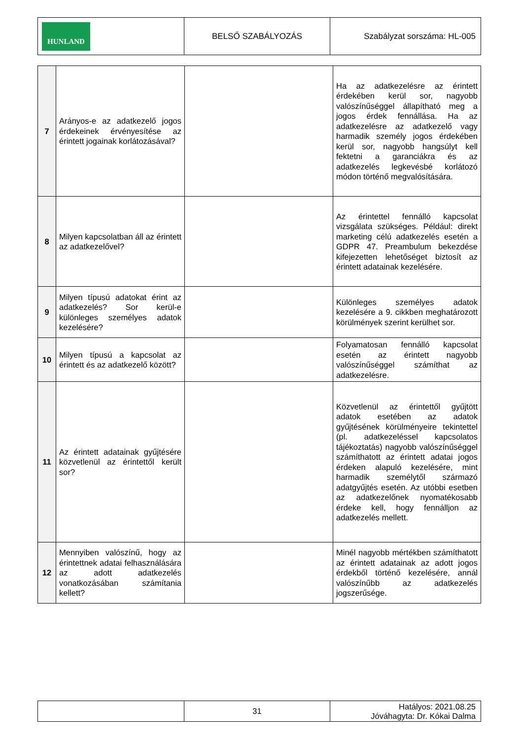| HUNLAND | BELSŐ SZABÁLYOZÁS | Szabályzat sorszáma: HL-005 |
| 7 | Arányos-e az adatkezelő jogos érdekeinek érvényesítése az érintett jogainak korlátozásával? | | Ha az adatkezelésre az érintett érdekében kerül sor, nagyobb valószínűséggel állapítható meg a jogos érdek fennállása. Ha az adatkezelésre az adatkezelő vagy harmadik személy jogos érdekében kerül sor, nagyobb hangsúlyt kell fektetni a garanciákra és az adatkezelés legkevésbé korlátozó módon történő megvalósítására. |
| 8 | Milyen kapcsolatban áll az érintett az adatkezelővel? | | Az érintettel fennálló kapcsolat vizsgálata szükséges. Például: direkt marketing célú adatkezelés esetén a GDPR 47. Preambulum bekezdése kifejezetten lehetőséget biztosít az érintett adatainak kezelésére. |
| 9 | Milyen típusú adatokat érint az adatkezelés? Sor kerül-e különleges személyes adatok kezelésére? | | Különleges személyes adatok kezelésére a 9. cikkben meghatározott körülmények szerint kerülhet sor. |
| 10 | Milyen típusú a kapcsolat az érintett és az adatkezelő között? | | Folyamatosan fennálló kapcsolat esetén az érintett nagyobb valószínűséggel számíthat az adatkezelésre. |
| 11 | Az érintett adatainak gyűjtésére közvetlenül az érintettől került sor? | | Közvetlenül az érintettől gyűjtött adatok esetében az adatok gyűjtésének körülményeire tekintettel (pl. adatkezeléssel kapcsolatos tájékoztatás) nagyobb valószínűséggel számíthatott az érintett adatai jogos érdeken alapuló kezelésére, mint harmadik személytől származó adatgyűjtés esetén. Az utóbbi esetben az adatkezelőnek nyomatékosabb érdeke kell, hogy fennálljon az adatkezelés mellett. |
| 12 | Mennyiben valószínű, hogy az érintettnek adatai felhasználására az adott adatkezelés vonatkozásában számítania kellett? | | Minél nagyobb mértékben számíthatott az érintett adatainak az adott jogos érdekből történő kezelésére, annál valószínűbb az adatkezelés jogszerűsége. |
| | 31 | Hatályos: 2021.08.25 Jóváhagyta: Dr. Kókai Dalma |